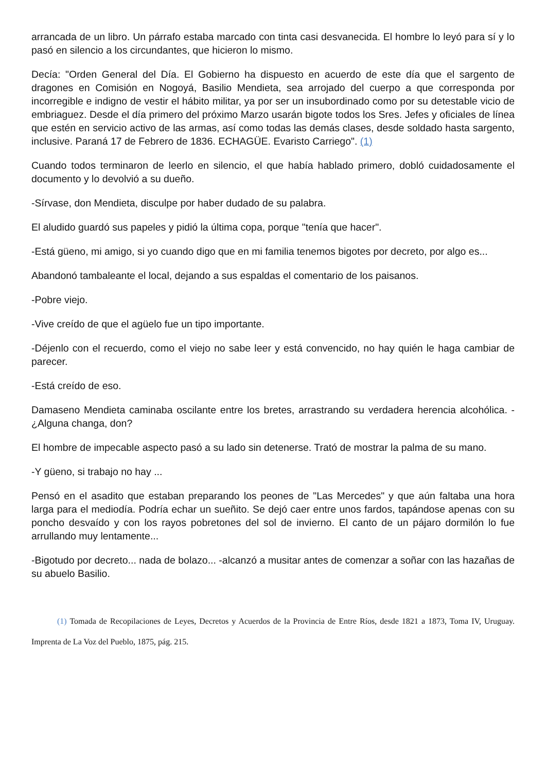arrancada de un libro. Un párrafo estaba marcado con tinta casi desvanecida. El hombre lo leyó para sí y lo pasó en silencio a los circundantes, que hicieron lo mismo.
Decía: "Orden General del Día. El Gobierno ha dispuesto en acuerdo de este día que el sargento de dragones en Comisión en Nogoyá, Basilio Mendieta, sea arrojado del cuerpo a que corresponda por incorregible e indigno de vestir el hábito militar, ya por ser un insubordinado como por su detestable vicio de embriaguez. Desde el día primero del próximo Marzo usarán bigote todos los Sres. Jefes y oficiales de línea que estén en servicio activo de las armas, así como todas las demás clases, desde soldado hasta sargento, inclusive. Paraná 17 de Febrero de 1836. ECHAGÜE. Evaristo Carriego". (1)
Cuando todos terminaron de leerlo en silencio, el que había hablado primero, dobló cuidadosamente el documento y lo devolvió a su dueño.
-Sírvase, don Mendieta, disculpe por haber dudado de su palabra.
El aludido guardó sus papeles y pidió la última copa, porque "tenía que hacer".
-Está güeno, mi amigo, si yo cuando digo que en mi familia tenemos bigotes por decreto, por algo es...
Abandonó tambaleante el local, dejando a sus espaldas el comentario de los paisanos.
-Pobre viejo.
-Vive creído de que el agüelo fue un tipo importante.
-Déjenlo con el recuerdo, como el viejo no sabe leer y está convencido, no hay quién le haga cambiar de parecer.
-Está creído de eso.
Damaseno Mendieta caminaba oscilante entre los bretes, arrastrando su verdadera herencia alcohólica. -¿Alguna changa, don?
El hombre de impecable aspecto pasó a su lado sin detenerse. Trató de mostrar la palma de su mano.
-Y güeno, si trabajo no hay ...
Pensó en el asadito que estaban preparando los peones de "Las Mercedes" y que aún faltaba una hora larga para el mediodía. Podría echar un sueñito. Se dejó caer entre unos fardos, tapándose apenas con su poncho desvaído y con los rayos pobretones del sol de invierno. El canto de un pájaro dormilón lo fue arrullando muy lentamente...
-Bigotudo por decreto... nada de bolazo... -alcanzó a musitar antes de comenzar a soñar con las hazañas de su abuelo Basilio.
(1) Tomada de Recopilaciones de Leyes, Decretos y Acuerdos de la Provincia de Entre Ríos, desde 1821 a 1873, Toma IV, Uruguay. Imprenta de La Voz del Pueblo, 1875, pág. 215.